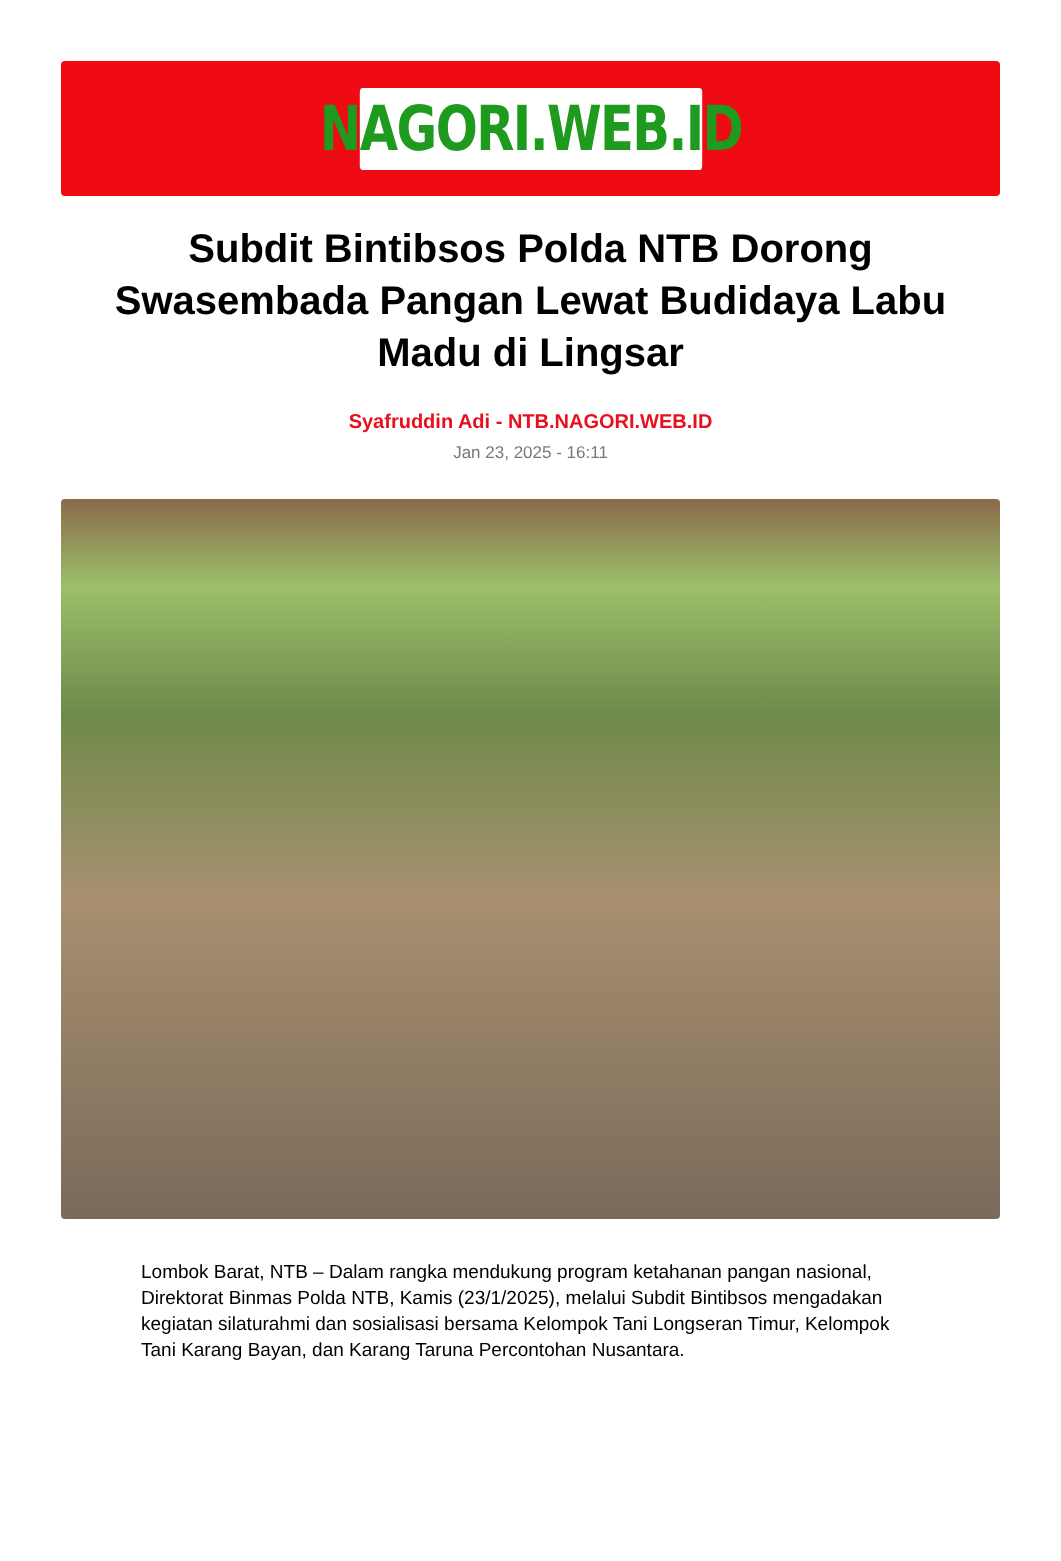NAGORI.WEB.ID
Subdit Bintibsos Polda NTB Dorong Swasembada Pangan Lewat Budidaya Labu Madu di Lingsar
Syafruddin Adi - NTB.NAGORI.WEB.ID
Jan 23, 2025 - 16:11
Lombok Barat, NTB – Dalam rangka mendukung program ketahanan pangan nasional, Direktorat Binmas Polda NTB, Kamis (23/1/2025), melalui Subdit Bintibsos mengadakan kegiatan silaturahmi dan sosialisasi bersama Kelompok Tani Longseran Timur, Kelompok Tani Karang Bayan, dan Karang Taruna Percontohan Nusantara.